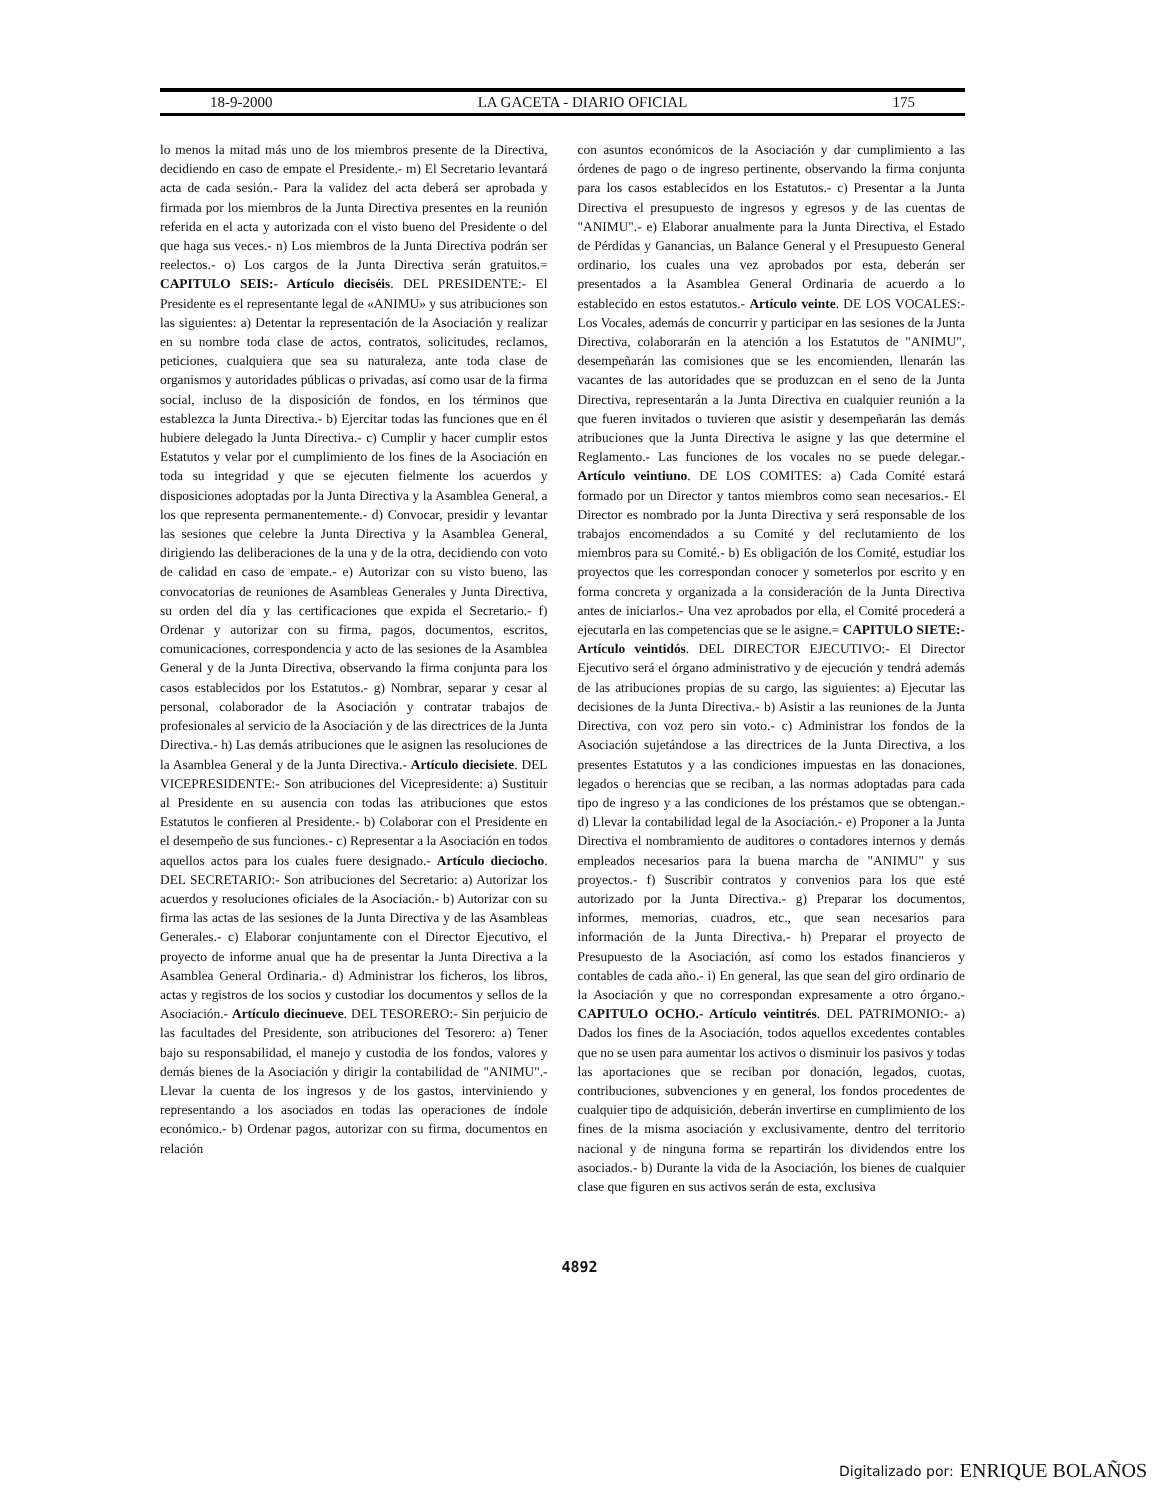18-9-2000 LA GACETA - DIARIO OFICIAL 175
lo menos la mitad más uno de los miembros presente de la Directiva, decidiendo en caso de empate el Presidente.- m) El Secretario levantará acta de cada sesión.- Para la validez del acta deberá ser aprobada y firmada por los miembros de la Junta Directiva presentes en la reunión referida en el acta y autorizada con el visto bueno del Presidente o del que haga sus veces.- n) Los miembros de la Junta Directiva podrán ser reelectos.- o) Los cargos de la Junta Directiva serán gratuitos.= CAPITULO SEIS:- Artículo dieciséis. DEL PRESIDENTE:- El Presidente es el representante legal de «ANIMU» y sus atribuciones son las siguientes: a) Detentar la representación de la Asociación y realizar en su nombre toda clase de actos, contratos, solicitudes, reclamos, peticiones, cualquiera que sea su naturaleza, ante toda clase de organismos y autoridades públicas o privadas, así como usar de la firma social, incluso de la disposición de fondos, en los términos que establezca la Junta Directiva.- b) Ejercitar todas las funciones que en él hubiere delegado la Junta Directiva.- c) Cumplir y hacer cumplir estos Estatutos y velar por el cumplimiento de los fines de la Asociación en toda su integridad y que se ejecuten fielmente los acuerdos y disposiciones adoptadas por la Junta Directiva y la Asamblea General, a los que representa permanentemente.- d) Convocar, presidir y levantar las sesiones que celebre la Junta Directiva y la Asamblea General, dirigiendo las deliberaciones de la una y de la otra, decidiendo con voto de calidad en caso de empate.- e) Autorizar con su visto bueno, las convocatorias de reuniones de Asambleas Generales y Junta Directiva, su orden del día y las certificaciones que expida el Secretario.- f) Ordenar y autorizar con su firma, pagos, documentos, escritos, comunicaciones, correspondencia y acto de las sesiones de la Asamblea General y de la Junta Directiva, observando la firma conjunta para los casos establecidos por los Estatutos.- g) Nombrar, separar y cesar al personal, colaborador de la Asociación y contratar trabajos de profesionales al servicio de la Asociación y de las directrices de la Junta Directiva.- h) Las demás atribuciones que le asignen las resoluciones de la Asamblea General y de la Junta Directiva.- Artículo diecisiete. DEL VICEPRESIDENTE:- Son atribuciones del Vicepresidente: a) Sustituir al Presidente en su ausencia con todas las atribuciones que estos Estatutos le confieren al Presidente.- b) Colaborar con el Presidente en el desempeño de sus funciones.- c) Representar a la Asociación en todos aquellos actos para los cuales fuere designado.- Artículo dieciocho. DEL SECRETARIO:- Son atribuciones del Secretario: a) Autorizar los acuerdos y resoluciones oficiales de la Asociación.- b) Autorizar con su firma las actas de las sesiones de la Junta Directiva y de las Asambleas Generales.- c) Elaborar conjuntamente con el Director Ejecutivo, el proyecto de informe anual que ha de presentar la Junta Directiva a la Asamblea General Ordinaria.- d) Administrar los ficheros, los libros, actas y registros de los socios y custodiar los documentos y sellos de la Asociación.- Artículo diecinueve. DEL TESORERO:- Sin perjuicio de las facultades del Presidente, son atribuciones del Tesorero: a) Tener bajo su responsabilidad, el manejo y custodia de los fondos, valores y demás bienes de la Asociación y dirigir la contabilidad de "ANIMU".- Llevar la cuenta de los ingresos y de los gastos, interviniendo y representando a los asociados en todas las operaciones de índole económico.- b) Ordenar pagos, autorizar con su firma, documentos en relación
con asuntos económicos de la Asociación y dar cumplimiento a las órdenes de pago o de ingreso pertinente, observando la firma conjunta para los casos establecidos en los Estatutos.- c) Presentar a la Junta Directiva el presupuesto de ingresos y egresos y de las cuentas de "ANIMU".- e) Elaborar anualmente para la Junta Directiva, el Estado de Pérdidas y Ganancias, un Balance General y el Presupuesto General ordinario, los cuales una vez aprobados por esta, deberán ser presentados a la Asamblea General Ordinaria de acuerdo a lo establecido en estos estatutos.- Artículo veinte. DE LOS VOCALES:- Los Vocales, además de concurrir y participar en las sesiones de la Junta Directiva, colaborarán en la atención a los Estatutos de "ANIMU", desempeñarán las comisiones que se les encomienden, llenarán las vacantes de las autoridades que se produzcan en el seno de la Junta Directiva, representarán a la Junta Directiva en cualquier reunión a la que fueren invitados o tuvieren que asistir y desempeñarán las demás atribuciones que la Junta Directiva le asigne y las que determine el Reglamento.- Las funciones de los vocales no se puede delegar.- Artículo veintiuno. DE LOS COMITES: a) Cada Comité estará formado por un Director y tantos miembros como sean necesarios.- El Director es nombrado por la Junta Directiva y será responsable de los trabajos encomendados a su Comité y del reclutamiento de los miembros para su Comité.- b) Es obligación de los Comité, estudiar los proyectos que les correspondan conocer y someterlos por escrito y en forma concreta y organizada a la consideración de la Junta Directiva antes de iniciarlos.- Una vez aprobados por ella, el Comité procederá a ejecutarla en las competencias que se le asigne.= CAPITULO SIETE:- Artículo veintidós. DEL DIRECTOR EJECUTIVO:- El Director Ejecutivo será el órgano administrativo y de ejecución y tendrá además de las atribuciones propias de su cargo, las siguientes: a) Ejecutar las decisiones de la Junta Directiva.- b) Asistir a las reuniones de la Junta Directiva, con voz pero sin voto.- c) Administrar los fondos de la Asociación sujetándose a las directrices de la Junta Directiva, a los presentes Estatutos y a las condiciones impuestas en las donaciones, legados o herencias que se reciban, a las normas adoptadas para cada tipo de ingreso y a las condiciones de los préstamos que se obtengan.- d) Llevar la contabilidad legal de la Asociación.- e) Proponer a la Junta Directiva el nombramiento de auditores o contadores internos y demás empleados necesarios para la buena marcha de "ANIMU" y sus proyectos.- f) Suscribir contratos y convenios para los que esté autorizado por la Junta Directiva.- g) Preparar los documentos, informes, memorias, cuadros, etc., que sean necesarios para información de la Junta Directiva.- h) Preparar el proyecto de Presupuesto de la Asociación, así como los estados financieros y contables de cada año.- i) En general, las que sean del giro ordinario de la Asociación y que no correspondan expresamente a otro órgano.- CAPITULO OCHO.- Artículo veintitrés. DEL PATRIMONIO:- a) Dados los fines de la Asociación, todos aquellos excedentes contables que no se usen para aumentar los activos o disminuir los pasivos y todas las aportaciones que se reciban por donación, legados, cuotas, contribuciones, subvenciones y en general, los fondos procedentes de cualquier tipo de adquisición, deberán invertirse en cumplimiento de los fines de la misma asociación y exclusivamente, dentro del territorio nacional y de ninguna forma se repartirán los dividendos entre los asociados.- b) Durante la vida de la Asociación, los bienes de cualquier clase que figuren en sus activos serán de esta, exclusiva
4892
Digitalizado por: ENRIQUE BOLAÑOS